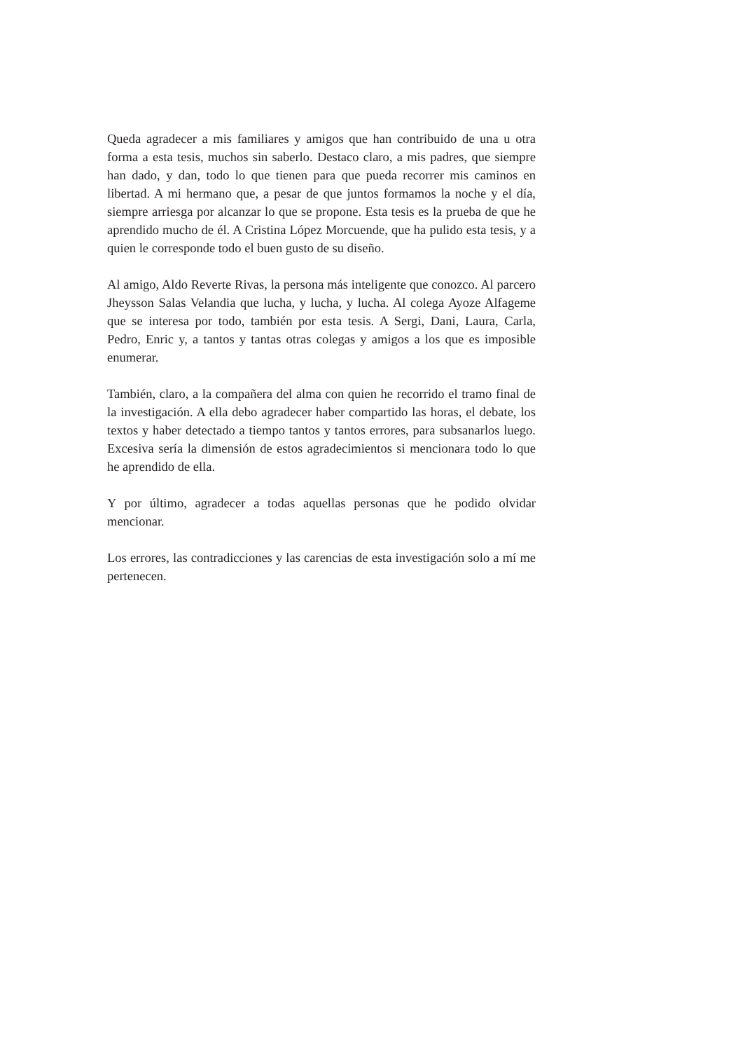Queda agradecer a mis familiares y amigos que han contribuido de una u otra forma a esta tesis, muchos sin saberlo. Destaco claro, a mis padres, que siempre han dado, y dan, todo lo que tienen para que pueda recorrer mis caminos en libertad. A mi hermano que, a pesar de que juntos formamos la noche y el día, siempre arriesga por alcanzar lo que se propone. Esta tesis es la prueba de que he aprendido mucho de él. A Cristina López Morcuende, que ha pulido esta tesis, y a quien le corresponde todo el buen gusto de su diseño.
Al amigo, Aldo Reverte Rivas, la persona más inteligente que conozco. Al parcero Jheysson Salas Velandia que lucha, y lucha, y lucha. Al colega Ayoze Alfageme que se interesa por todo, también por esta tesis. A Sergi, Dani, Laura, Carla, Pedro, Enric y, a tantos y tantas otras colegas y amigos a los que es imposible enumerar.
También, claro, a la compañera del alma con quien he recorrido el tramo final de la investigación. A ella debo agradecer haber compartido las horas, el debate, los textos y haber detectado a tiempo tantos y tantos errores, para subsanarlos luego. Excesiva sería la dimensión de estos agradecimientos si mencionara todo lo que he aprendido de ella.
Y por último, agradecer a todas aquellas personas que he podido olvidar mencionar.
Los errores, las contradicciones y las carencias de esta investigación solo a mí me pertenecen.